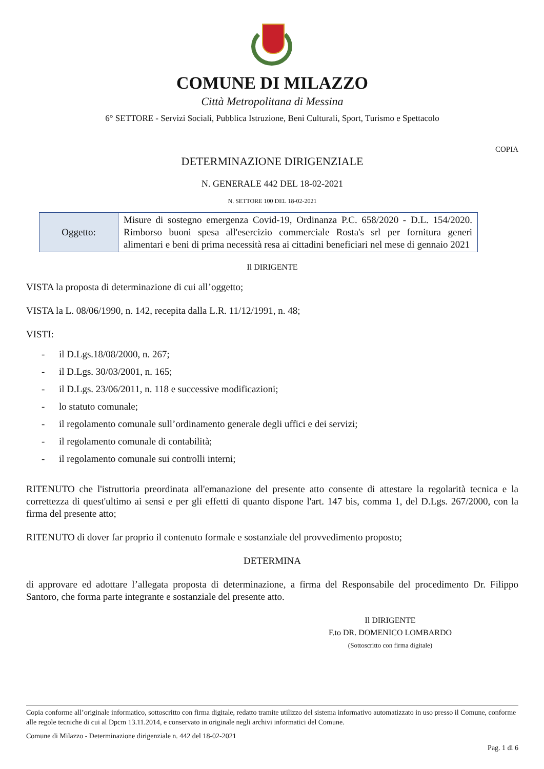COMUNE DI MILAZZO
Città Metropolitana di Messina
6° SETTORE - Servizi Sociali, Pubblica Istruzione, Beni Culturali, Sport, Turismo e Spettacolo
COPIA
DETERMINAZIONE DIRIGENZIALE
N. GENERALE 442 DEL 18-02-2021
N. SETTORE 100 DEL 18-02-2021
| Oggetto: | Misure di sostegno emergenza Covid-19, Ordinanza P.C. 658/2020 - D.L. 154/2020. Rimborso buoni spesa all'esercizio commerciale Rosta's srl per fornitura generi alimentari e beni di prima necessità resa ai cittadini beneficiari nel mese di gennaio 2021 |
Il DIRIGENTE
VISTA la proposta di determinazione di cui all’oggetto;
VISTA la L. 08/06/1990, n. 142, recepita dalla L.R. 11/12/1991, n. 48;
VISTI:
- il D.Lgs.18/08/2000, n. 267;
- il D.Lgs. 30/03/2001, n. 165;
- il D.Lgs. 23/06/2011, n. 118 e successive modificazioni;
- lo statuto comunale;
- il regolamento comunale sull’ordinamento generale degli uffici e dei servizi;
- il regolamento comunale di contabilità;
- il regolamento comunale sui controlli interni;
RITENUTO che l'istruttoria preordinata all'emanazione del presente atto consente di attestare la regolarità tecnica e la correttezza di quest'ultimo ai sensi e per gli effetti di quanto dispone l'art. 147 bis, comma 1, del D.Lgs. 267/2000, con la firma del presente atto;
RITENUTO di dover far proprio il contenuto formale e sostanziale del provvedimento proposto;
DETERMINA
di approvare ed adottare l’allegata proposta di determinazione, a firma del Responsabile del procedimento Dr. Filippo Santoro, che forma parte integrante e sostanziale del presente atto.
Il DIRIGENTE
F.to DR. DOMENICO LOMBARDO
(Sottoscritto con firma digitale)
Copia conforme all’originale informatico, sottoscritto con firma digitale, redatto tramite utilizzo del sistema informativo automatizzato in uso presso il Comune, conforme alle regole tecniche di cui al Dpcm 13.11.2014, e conservato in originale negli archivi informatici del Comune.
Comune di Milazzo - Determinazione dirigenziale n. 442 del 18-02-2021
Pag. 1 di 6